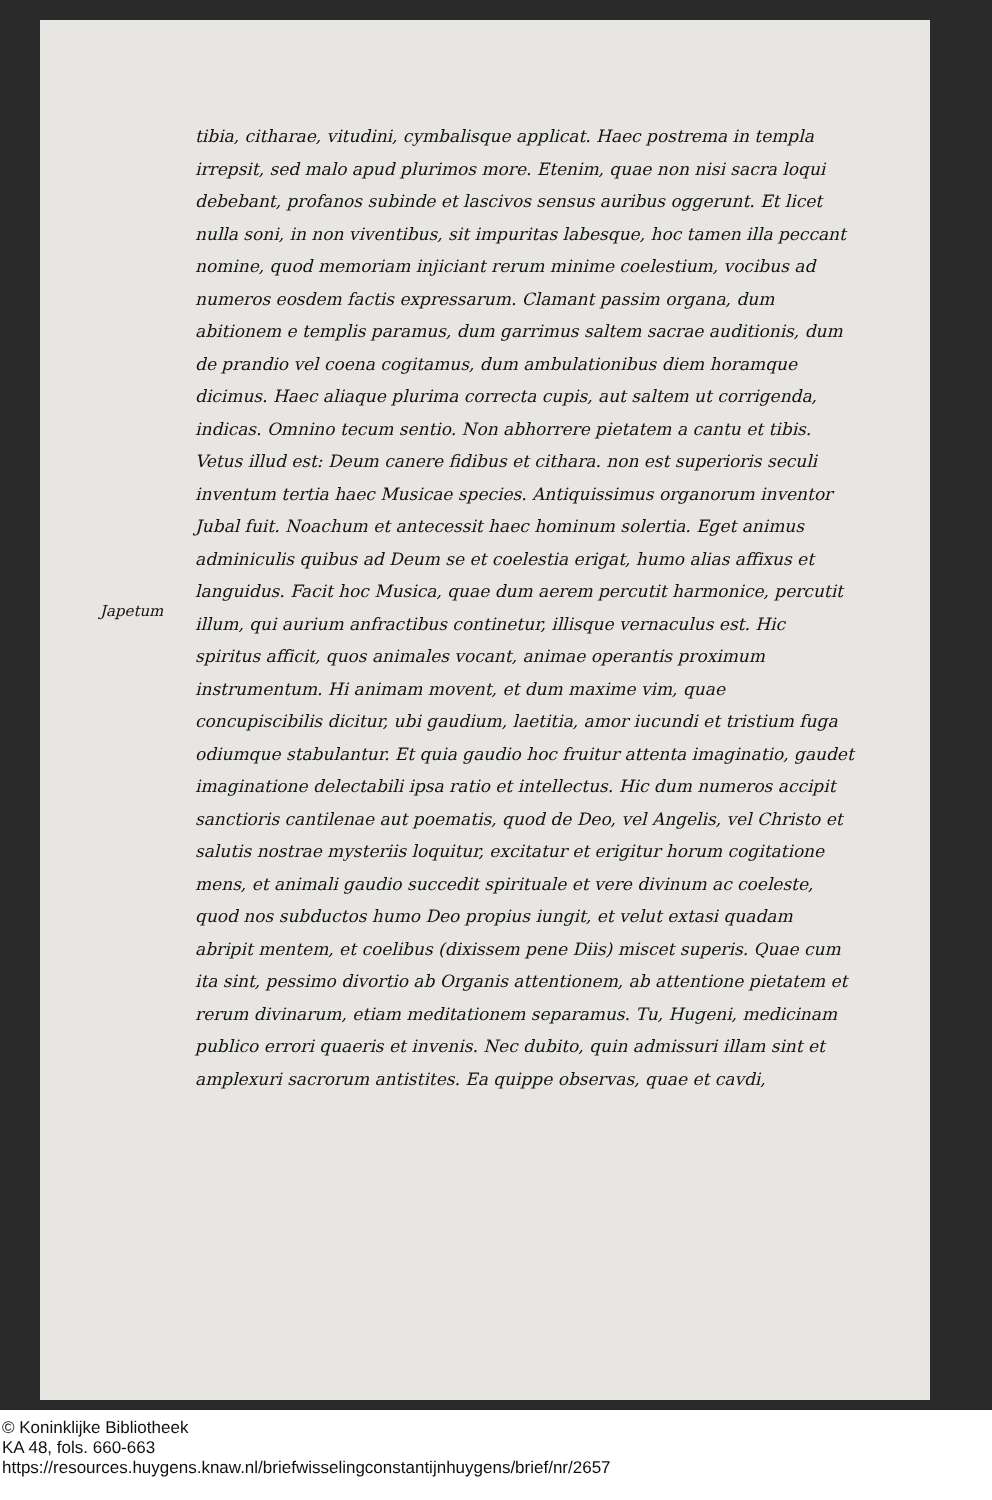Japetum
tibia, citharae, vitudini, cymbalisque applicat. Haec postrema in templa irrepsit, sed malo apud plurimos more. Etenim, quae non nisi sacra loqui debebant, profanos subinde et lascivos sensus auribus oggerunt. Et licet nulla soni, in non viventibus, sit impuritas labesque, hoc tamen illa peccant nomine, quod memoriam injiciant rerum minime coelestium, vocibus ad numeros eosdem factis expressarum. Clamant passim organa, dum abitionem e templis paramus, dum garrimus saltem sacrae auditionis, dum de prandio vel coena cogitamus, dum ambulationibus diem horamque dicimus. Haec aliaque plurima correcta cupis, aut saltem ut corrigenda, indicas. Omnino tecum sentio. Non abhorrere pietatem a cantu et tibis. Vetus illud est: Deum canere fidibus et cithara. non est superioris seculi inventum tertia haec Musicae species. Antiquissimus organorum inventor Jubal fuit. Noachum et antecessit haec hominum solertia. Eget animus adminiculis quibus ad Deum se et coelestia erigat, humo alias affixus et languidus. Facit hoc Musica, quae dum aerem percutit harmonice, percutit illum, qui aurium anfractibus continetur, illisque vernaculus est. Hic spiritus afficit, quos animales vocant, animae operantis proximum instrumentum. Hi animam movent, et dum maxime vim, quae concupiscibilis dicitur, ubi gaudium, laetitia, amor iucundi et tristium fuga odiumque stabulantur. Et quia gaudio hoc fruitur attenta imaginatio, gaudet imaginatione delectabili ipsa ratio et intellectus. Hic dum numeros accipit sanctioris cantilenae aut poematis, quod de Deo, vel Angelis, vel Christo et salutis nostrae mysteriis loquitur, excitatur et erigitur horum cogitatione mens, et animali gaudio succedit spirituale et vere divinum ac coeleste, quod nos subductos humo Deo propius iungit, et velut extasi quadam abripit mentem, et coelibus (dixissem pene Diis) miscet superis. Quae cum ita sint, pessimo divortio ab Organis attentionem, ab attentione pietatem et rerum divinarum, etiam meditationem separamus. Tu, Hugeni, medicinam publico errori quaeris et invenis. Nec dubito, quin admissuri illam sint et amplexuri sacrorum antistites. Ea quippe observas, quae et cavdi,
© Koninklijke Bibliotheek
KA 48, fols. 660-663
https://resources.huygens.knaw.nl/briefwisselingconstantijnhuygens/brief/nr/2657